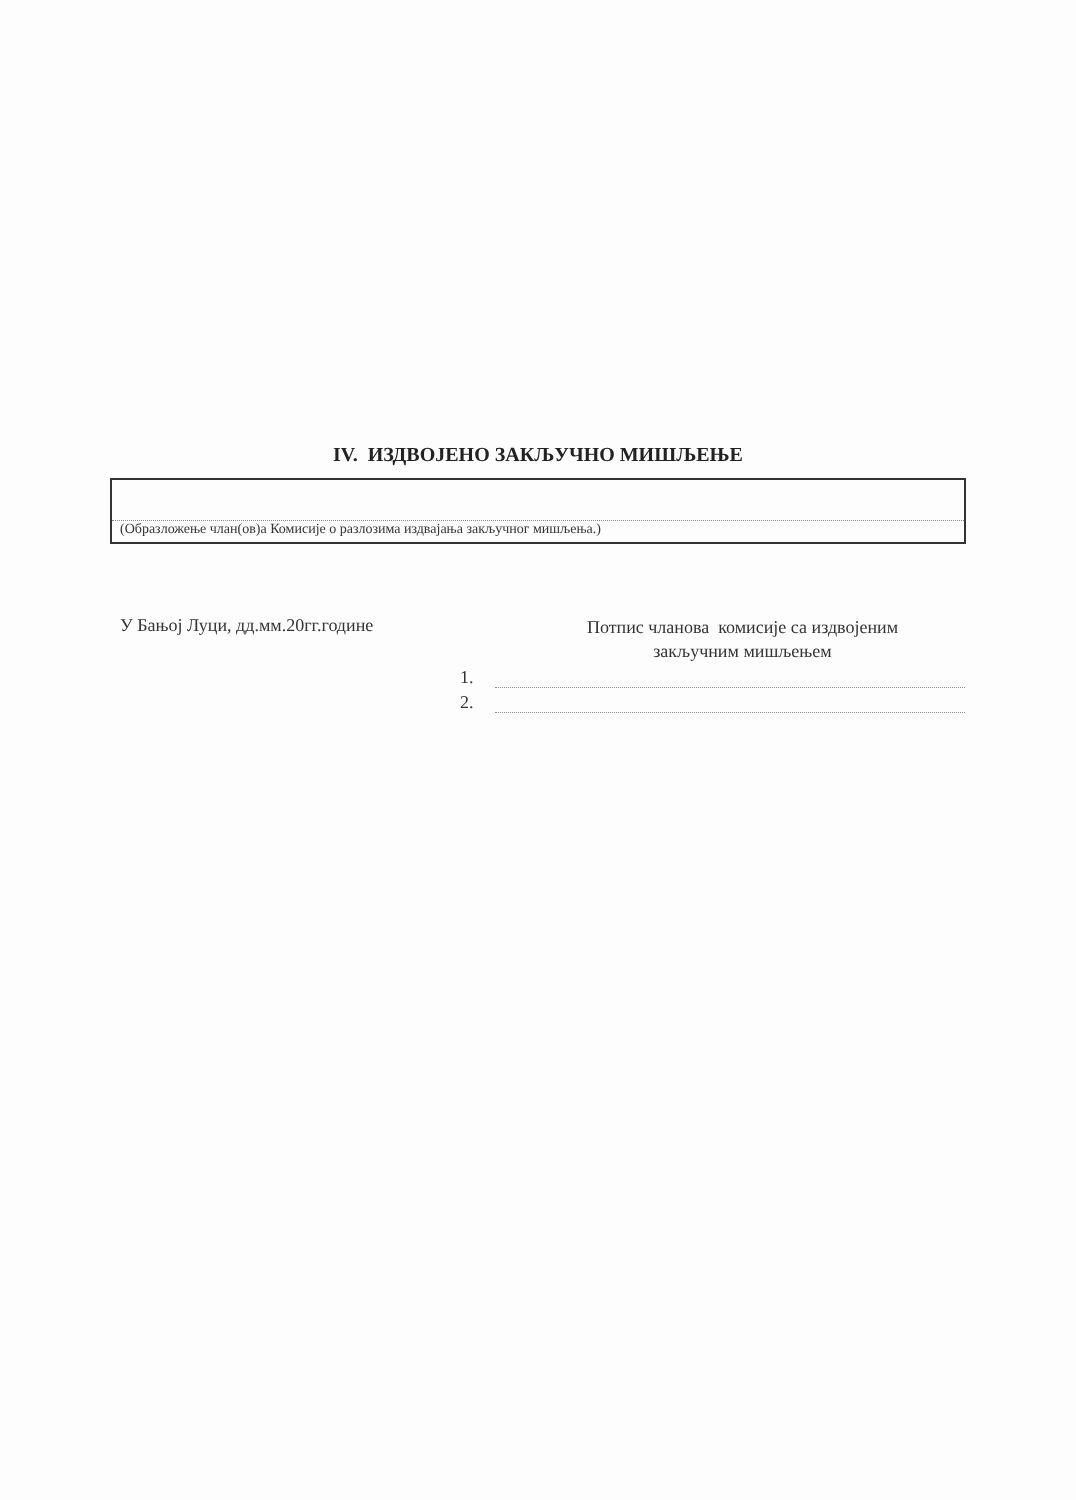IV. ИЗДВОЈЕНО ЗАКЉУЧНО МИШЉЕЊЕ
(Образложење члан(ов)а Комисије о разлозима издвајања закључног мишљења.)
У Бањој Луци, дд.мм.20гг.године
Потпис чланова комисије са издвојеним
закључним мишљењем
1.
2.